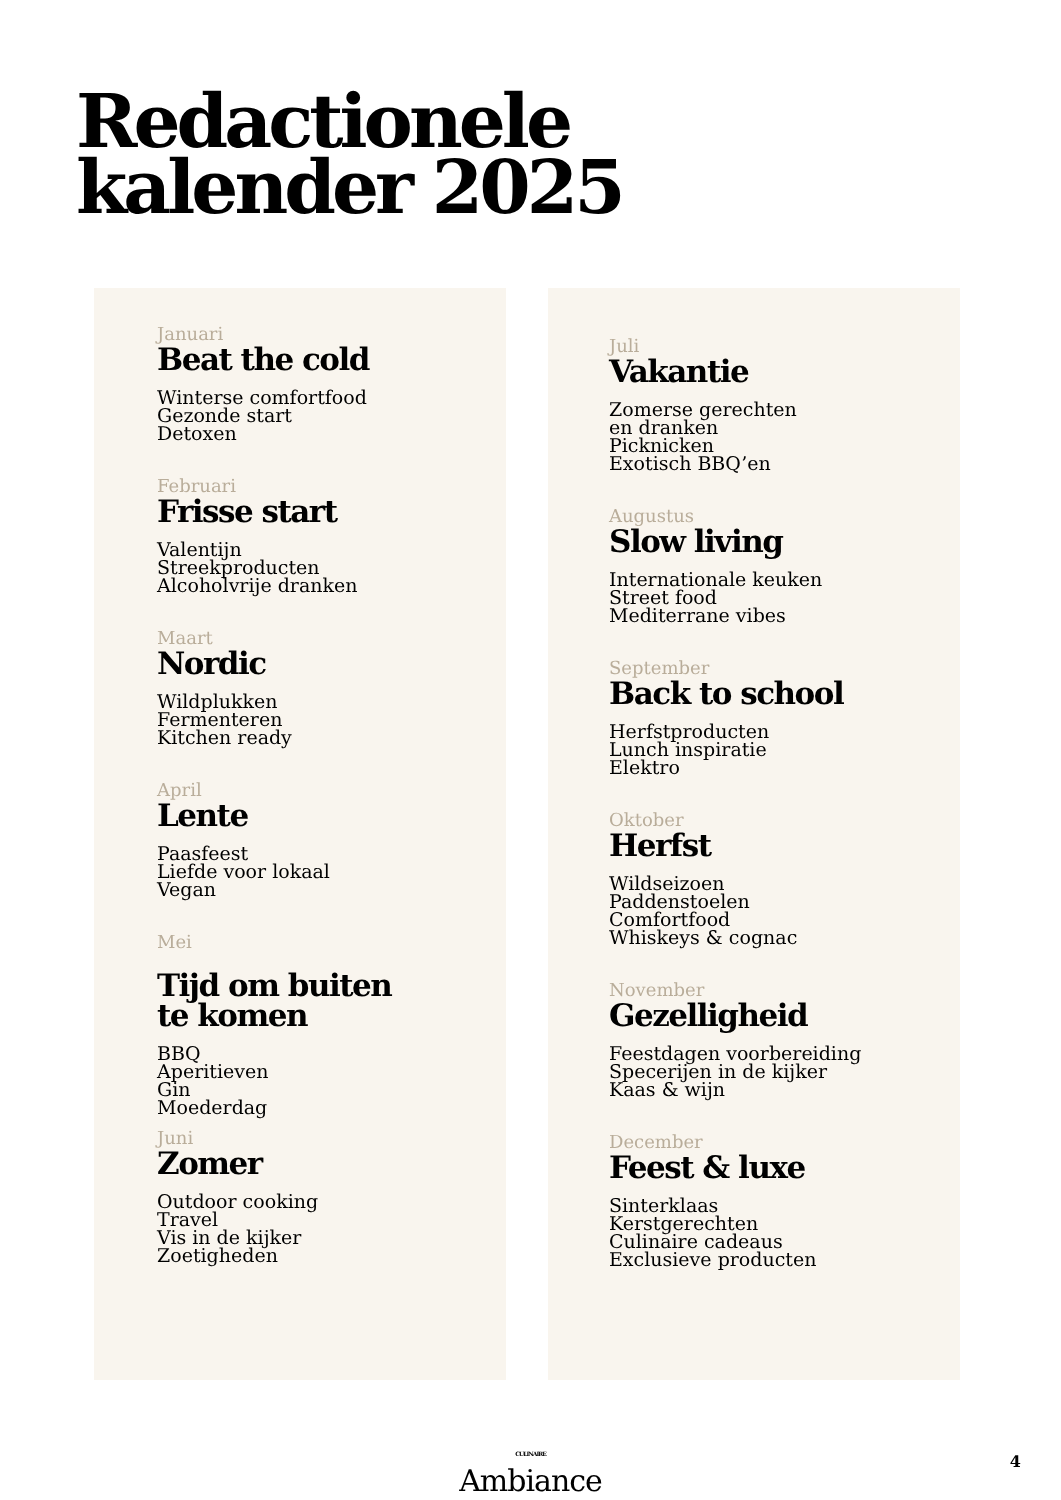Redactionele
kalender 2025
Januari
Beat the cold
Winterse comfortfood
Gezonde start
Detoxen
Februari
Frisse start
Valentijn
Streekproducten
Alcoholvrije dranken
Maart
Nordic
Wildplukken
Fermenteren
Kitchen ready
April
Lente
Paasfeest
Liefde voor lokaal
Vegan
Mei
Tijd om buiten
te komen
BBQ
Aperitieven
Gin
Moederdag
Juni
Zomer
Outdoor cooking
Travel
Vis in de kijker
Zoetigheden
Juli
Vakantie
Zomerse gerechten
en dranken
Picknicken
Exotisch BBQ’en
Augustus
Slow living
Internationale keuken
Street food
Mediterrane vibes
September
Back to school
Herfstproducten
Lunch inspiratie
Elektro
Oktober
Herfst
Wildseizoen
Paddenstoelen
Comfortfood
Whiskeys & cognac
November
Gezelligheid
Feestdagen voorbereiding
Specerijen in de kijker
Kaas & wijn
December
Feest & luxe
Sinterklaas
Kerstgerechten
Culinaire cadeaus
Exclusieve producten
CULINAIRE
Ambiance
4